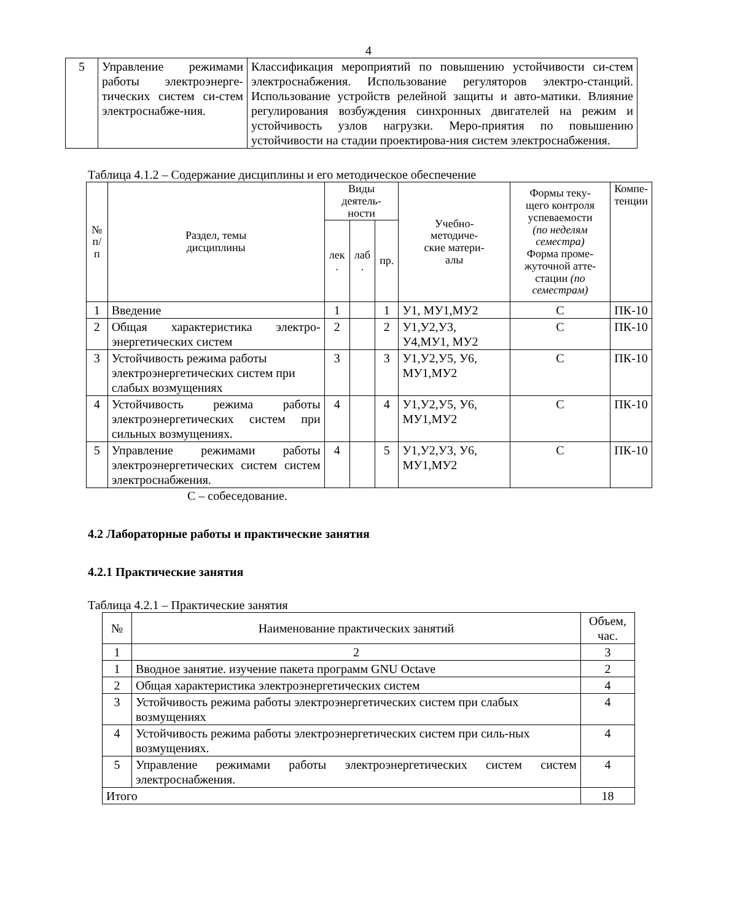4
| 5 | Управление режимами работы электроэнерге-тических систем си-стем электроснабже-ния. | Классификация мероприятий по повышению устойчивости си-стем электроснабжения. Использование регуляторов электро-станций. Использование устройств релейной защиты и авто-матики. Влияние регулирования возбуждения синхронных двигателей на режим и устойчивость узлов нагрузки. Меро-приятия по повышению устойчивости на стадии проектирова-ния систем электроснабжения. |
Таблица 4.1.2 – Содержание дисциплины и его методическое обеспечение
| № п/п | Раздел, темы дисциплины | Виды деятель- ности | | | Учебно- методиче- ские матери- алы | Формы теку- щего контроля успеваемости (по неделям семестра) Форма проме- жуточной атте- стации (по семестрам) | Компе- тенции |
| --- | --- | --- | --- | --- | --- | --- | --- |
| | | лек . | лаб . | пр. | | | |
| 1 | Введение | 1 | | 1 | У1, МУ1,МУ2 | С | ПК-10 |
| 2 | Общая характеристика электро-энергетических систем | 2 | | 2 | У1,У2,У3, У4,МУ1, МУ2 | С | ПК-10 |
| 3 | Устойчивость режима работы электроэнергетических систем при слабых возмущениях | 3 | | 3 | У1,У2,У5, У6, МУ1,МУ2 | С | ПК-10 |
| 4 | Устойчивость режима работы электроэнергетических систем при сильных возмущениях. | 4 | | 4 | У1,У2,У5, У6, МУ1,МУ2 | С | ПК-10 |
| 5 | Управление режимами работы электроэнергетических систем систем электроснабжения. | 4 | | 5 | У1,У2,У3, У6, МУ1,МУ2 | С | ПК-10 |
С – собеседование.
4.2 Лабораторные работы и практические занятия
4.2.1 Практические занятия
Таблица 4.2.1 – Практические занятия
| № | Наименование практических занятий | Объем, час. |
| 1 | 2 | 3 |
| 1 | Вводное занятие. изучение пакета программ GNU Octave | 2 |
| 2 | Общая характеристика электроэнергетических систем | 4 |
| 3 | Устойчивость режима работы электроэнергетических систем при слабых возмущениях | 4 |
| 4 | Устойчивость режима работы электроэнергетических систем при силь-ных возмущениях. | 4 |
| 5 | Управление режимами работы электроэнергетических систем систем электроснабжения. | 4 |
| Итого | | 18 |